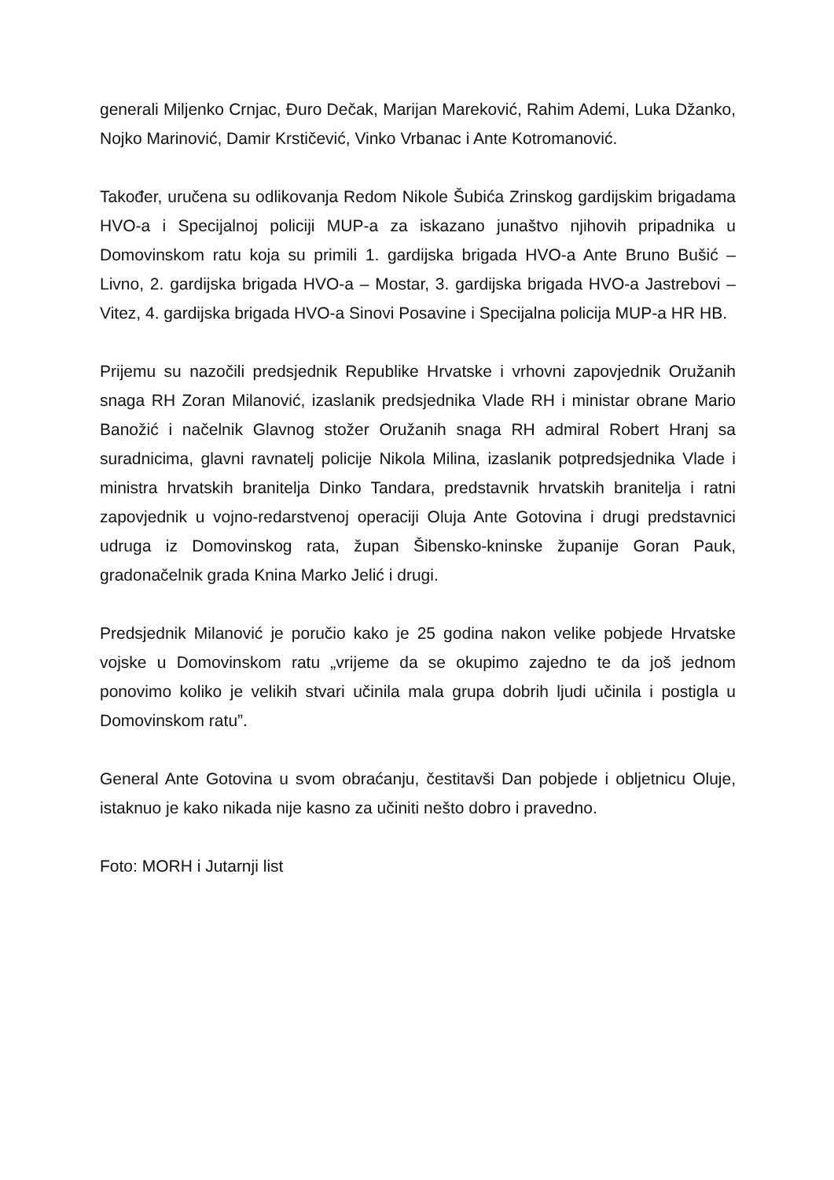generali Miljenko Crnjac, Đuro Dečak, Marijan Mareković, Rahim Ademi, Luka Džanko, Nojko Marinović, Damir Krstičević, Vinko Vrbanac i Ante Kotromanović.
Također, uručena su odlikovanja Redom Nikole Šubića Zrinskog gardijskim brigadama HVO-a i Specijalnoj policiji MUP-a za iskazano junaštvo njihovih pripadnika u Domovinskom ratu koja su primili 1. gardijska brigada HVO-a Ante Bruno Bušić – Livno, 2. gardijska brigada HVO-a – Mostar, 3. gardijska brigada HVO-a Jastrebovi – Vitez, 4. gardijska brigada HVO-a Sinovi Posavine i Specijalna policija MUP-a HR HB.
Prijemu su nazočili predsjednik Republike Hrvatske i vrhovni zapovjednik Oružanih snaga RH Zoran Milanović, izaslanik predsjednika Vlade RH i ministar obrane Mario Banožić i načelnik Glavnog stožer Oružanih snaga RH admiral Robert Hranj sa suradnicima, glavni ravnatelj policije Nikola Milina, izaslanik potpredsjednika Vlade i ministra hrvatskih branitelja Dinko Tandara, predstavnik hrvatskih branitelja i ratni zapovjednik u vojno-redarstvenoj operaciji Oluja Ante Gotovina i drugi predstavnici udruga iz Domovinskog rata, župan Šibensko-kninske županije Goran Pauk, gradonačelnik grada Knina Marko Jelić i drugi.
Predsjednik Milanović je poručio kako je 25 godina nakon velike pobjede Hrvatske vojske u Domovinskom ratu „vrijeme da se okupimo zajedno te da još jednom ponovimo koliko je velikih stvari učinila mala grupa dobrih ljudi učinila i postigla u Domovinskom ratu”.
General Ante Gotovina u svom obraćanju, čestitavši Dan pobjede i obljetnicu Oluje, istaknuo je kako nikada nije kasno za učiniti nešto dobro i pravedno.
Foto: MORH i Jutarnji list